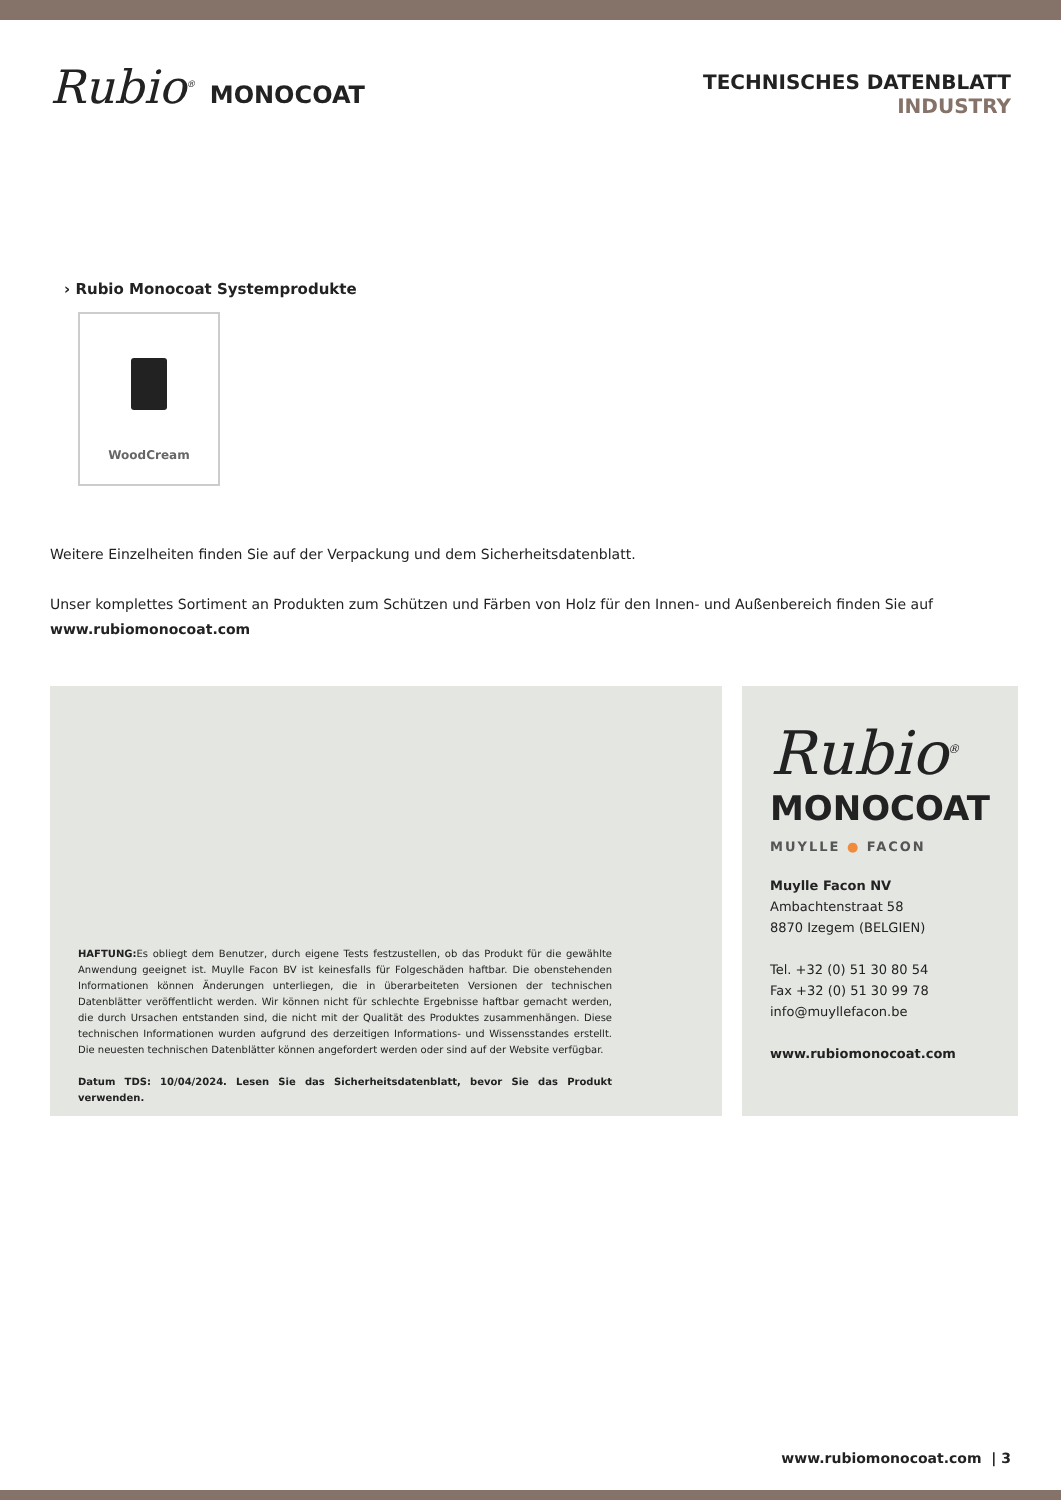Rubio<sup>®</sup> MONOCOAT
TECHNISCHES DATENBLATT
INDUSTRY
› Rubio Monocoat Systemprodukte
WoodCream
Weitere Einzelheiten finden Sie auf der Verpackung und dem Sicherheitsdatenblatt.
Unser komplettes Sortiment an Produkten zum Schützen und Färben von Holz für den Innen- und Außenbereich finden Sie auf www.rubiomonocoat.com
HAFTUNG: Es obliegt dem Benutzer, durch eigene Tests festzustellen, ob das Produkt für die gewählte Anwendung geeignet ist. Muylle Facon BV ist keinesfalls für Folgeschäden haftbar. Die obenstehenden Informationen können Änderungen unterliegen, die in überarbeiteten Versionen der technischen Datenblätter veröffentlicht werden. Wir können nicht für schlechte Ergebnisse haftbar gemacht werden, die durch Ursachen entstanden sind, die nicht mit der Qualität des Produktes zusammenhängen. Diese technischen Informationen wurden aufgrund des derzeitigen Informations- und Wissensstandes erstellt. Die neuesten technischen Datenblätter können angefordert werden oder sind auf der Website verfügbar.
Datum TDS: 10/04/2024. Lesen Sie das Sicherheitsdatenblatt, bevor Sie das Produkt verwenden.
Rubio<sup>®</sup>
MONOCOAT
MUYLLE ● FACON
Muylle Facon NV
Ambachtenstraat 58
8870 Izegem (BELGIEN)
Tel. +32 (0) 51 30 80 54
Fax +32 (0) 51 30 99 78
info@muyllefacon.be
www.rubiomonocoat.com
www.rubiomonocoat.com | 3